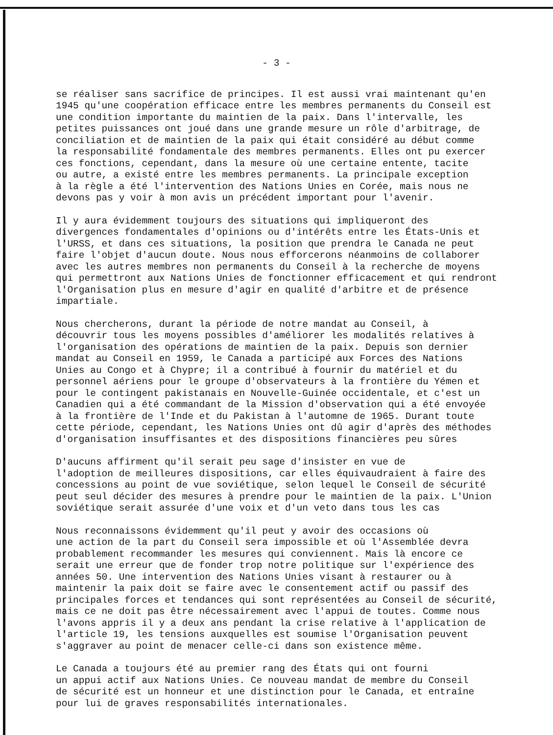- 3 -
se réaliser sans sacrifice de principes. Il est aussi vrai maintenant qu'en 1945 qu'une coopération efficace entre les membres permanents du Conseil est une condition importante du maintien de la paix. Dans l'intervalle, les petites puissances ont joué dans une grande mesure un rôle d'arbitrage, de conciliation et de maintien de la paix qui était considéré au début comme la responsabilité fondamentale des membres permanents. Elles ont pu exercer ces fonctions, cependant, dans la mesure où une certaine entente, tacite ou autre, a existé entre les membres permanents. La principale exception à la règle a été l'intervention des Nations Unies en Corée, mais nous ne devons pas y voir à mon avis un précédent important pour l'avenir.
Il y aura évidemment toujours des situations qui impliqueront des divergences fondamentales d'opinions ou d'intérêts entre les États-Unis et l'URSS, et dans ces situations, la position que prendra le Canada ne peut faire l'objet d'aucun doute. Nous nous efforcerons néanmoins de collaborer avec les autres membres non permanents du Conseil à la recherche de moyens qui permettront aux Nations Unies de fonctionner efficacement et qui rendront l'Organisation plus en mesure d'agir en qualité d'arbitre et de présence impartiale.
Nous chercherons, durant la période de notre mandat au Conseil, à découvrir tous les moyens possibles d'améliorer les modalités relatives à l'organisation des opérations de maintien de la paix. Depuis son dernier mandat au Conseil en 1959, le Canada a participé aux Forces des Nations Unies au Congo et à Chypre; il a contribué à fournir du matériel et du personnel aériens pour le groupe d'observateurs à la frontière du Yémen et pour le contingent pakistanais en Nouvelle-Guinée occidentale, et c'est un Canadien qui a été commandant de la Mission d'observation qui a été envoyée à la frontière de l'Inde et du Pakistan à l'automne de 1965. Durant toute cette période, cependant, les Nations Unies ont dû agir d'après des méthodes d'organisation insuffisantes et des dispositions financières peu sûres
D'aucuns affirment qu'il serait peu sage d'insister en vue de l'adoption de meilleures dispositions, car elles équivaudraient à faire des concessions au point de vue soviétique, selon lequel le Conseil de sécurité peut seul décider des mesures à prendre pour le maintien de la paix. L'Union soviétique serait assurée d'une voix et d'un veto dans tous les cas
Nous reconnaissons évidemment qu'il peut y avoir des occasions où une action de la part du Conseil sera impossible et où l'Assemblée devra probablement recommander les mesures qui conviennent. Mais là encore ce serait une erreur que de fonder trop notre politique sur l'expérience des années 50. Une intervention des Nations Unies visant à restaurer ou à maintenir la paix doit se faire avec le consentement actif ou passif des principales forces et tendances qui sont représentées au Conseil de sécurité, mais ce ne doit pas être nécessairement avec l'appui de toutes. Comme nous l'avons appris il y a deux ans pendant la crise relative à l'application de l'article 19, les tensions auxquelles est soumise l'Organisation peuvent s'aggraver au point de menacer celle-ci dans son existence même.
Le Canada a toujours été au premier rang des États qui ont fourni un appui actif aux Nations Unies. Ce nouveau mandat de membre du Conseil de sécurité est un honneur et une distinction pour le Canada, et entraîne pour lui de graves responsabilités internationales.